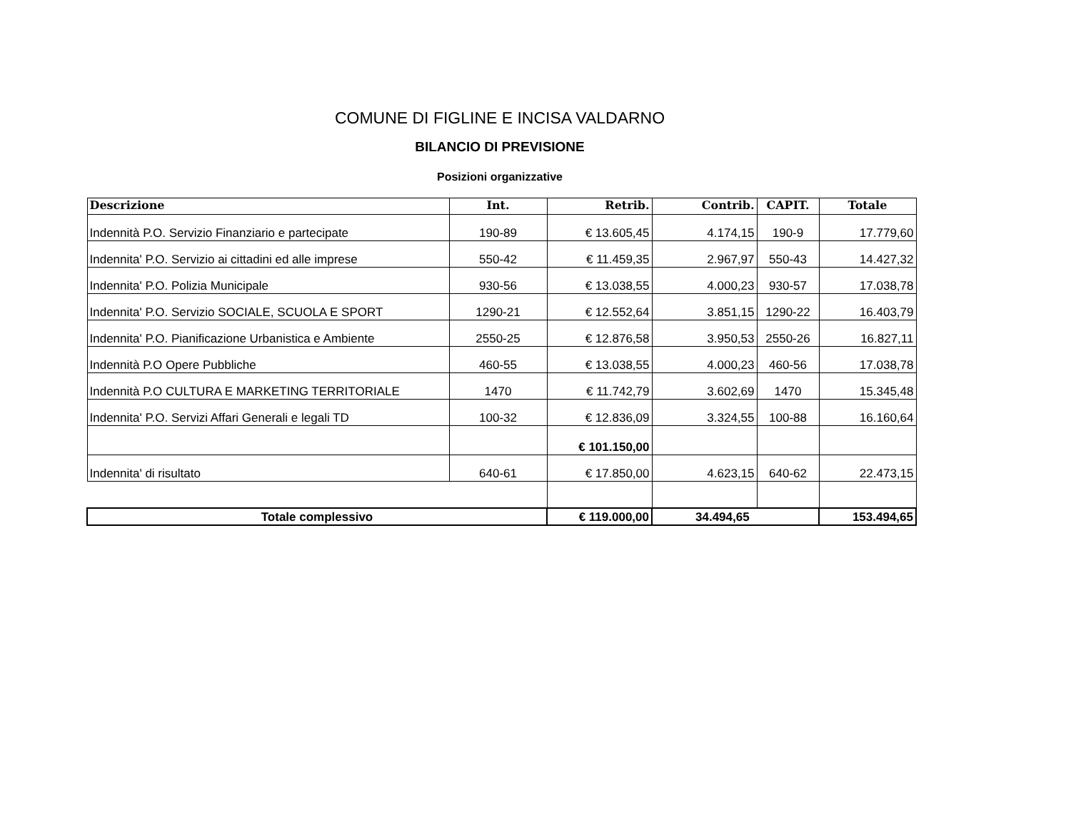COMUNE DI FIGLINE E INCISA VALDARNO
BILANCIO DI PREVISIONE
Posizioni organizzative
| Descrizione | Int. | Retrib. | Contrib. | CAPIT. | Totale |
| --- | --- | --- | --- | --- | --- |
| Indennità P.O. Servizio Finanziario e partecipate | 190-89 | € 13.605,45 | 4.174,15 | 190-9 | 17.779,60 |
| Indennita' P.O. Servizio ai cittadini ed alle imprese | 550-42 | € 11.459,35 | 2.967,97 | 550-43 | 14.427,32 |
| Indennita' P.O. Polizia Municipale | 930-56 | € 13.038,55 | 4.000,23 | 930-57 | 17.038,78 |
| Indennita' P.O. Servizio SOCIALE, SCUOLA E SPORT | 1290-21 | € 12.552,64 | 3.851,15 | 1290-22 | 16.403,79 |
| Indennita' P.O. Pianificazione Urbanistica e Ambiente | 2550-25 | € 12.876,58 | 3.950,53 | 2550-26 | 16.827,11 |
| Indennità P.O Opere Pubbliche | 460-55 | € 13.038,55 | 4.000,23 | 460-56 | 17.038,78 |
| Indennità P.O CULTURA E MARKETING TERRITORIALE | 1470 | € 11.742,79 | 3.602,69 | 1470 | 15.345,48 |
| Indennita' P.O. Servizi Affari Generali e legali TD | 100-32 | € 12.836,09 | 3.324,55 | 100-88 | 16.160,64 |
| | | € 101.150,00 | | | |
| Indennita' di risultato | 640-61 | € 17.850,00 | 4.623,15 | 640-62 | 22.473,15 |
| Totale complessivo | | € 119.000,00 | 34.494,65 | | 153.494,65 |